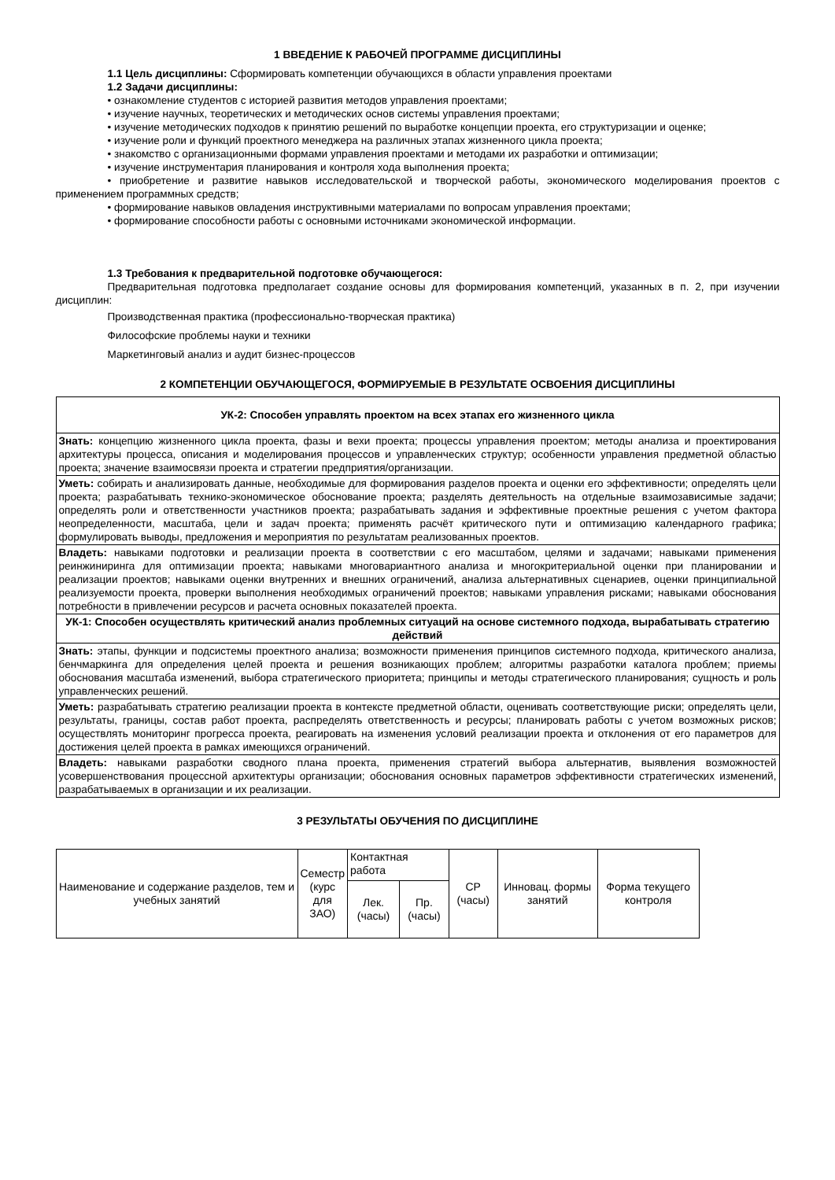1 ВВЕДЕНИЕ К РАБОЧЕЙ ПРОГРАММЕ ДИСЦИПЛИНЫ
1.1 Цель дисциплины: Сформировать компетенции обучающихся в области управления проектами
1.2 Задачи дисциплины:
• ознакомление студентов с историей развития методов управления проектами;
• изучение научных, теоретических и методических основ системы управления проектами;
• изучение методических подходов к принятию решений по выработке концепции проекта, его структуризации и оценке;
• изучение роли и функций проектного менеджера на различных этапах жизненного цикла проекта;
• знакомство с организационными формами управления проектами и методами их разработки и оптимизации;
• изучение инструментария планирования и контроля хода выполнения проекта;
• приобретение и развитие навыков исследовательской и творческой работы, экономического моделирования проектов с применением программных средств;
• формирование навыков овладения инструктивными материалами по вопросам управления проектами;
• формирование способности работы с основными источниками экономической информации.
1.3 Требования к предварительной подготовке обучающегося:
Предварительная подготовка предполагает создание основы для формирования компетенций, указанных в п. 2, при изучении дисциплин:
Производственная практика (профессионально-творческая практика)
Философские проблемы науки и техники
Маркетинговый анализ и аудит бизнес-процессов
2 КОМПЕТЕНЦИИ ОБУЧАЮЩЕГОСЯ, ФОРМИРУЕМЫЕ В РЕЗУЛЬТАТЕ ОСВОЕНИЯ ДИСЦИПЛИНЫ
| УК-2: Способен управлять проектом на всех этапах его жизненного цикла |
| --- |
| Знать: концепцию жизненного цикла проекта, фазы и вехи проекта; процессы управления проектом; методы анализа и проектирования архитектуры процесса, описания и моделирования процессов и управленческих структур; особенности управления предметной областью проекта; значение взаимосвязи проекта и стратегии предприятия/организации. |
| Уметь: собирать и анализировать данные, необходимые для формирования разделов проекта и оценки его эффективности; определять цели проекта; разрабатывать технико-экономическое обоснование проекта; разделять деятельность на отдельные взаимозависимые задачи; определять роли и ответственности участников проекта; разрабатывать задания и эффективные проектные решения с учетом фактора неопределенности, масштаба, цели и задач проекта; применять расчёт критического пути и оптимизацию календарного графика; формулировать выводы, предложения и мероприятия по результатам реализованных проектов. |
| Владеть: навыками подготовки и реализации проекта в соответствии с его масштабом, целями и задачами; навыками применения реинжиниринга для оптимизации проекта; навыками многовариантного анализа и многокритериальной оценки при планировании и реализации проектов; навыками оценки внутренних и внешних ограничений, анализа альтернативных сценариев, оценки принципиальной реализуемости проекта, проверки выполнения необходимых ограничений проектов; навыками управления рисками; навыками обоснования потребности в привлечении ресурсов и расчета основных показателей проекта. |
| УК-1: Способен осуществлять критический анализ проблемных ситуаций на основе системного подхода, вырабатывать стратегию действий |
| Знать: этапы, функции и подсистемы проектного анализа; возможности применения принципов системного подхода, критического анализа, бенчмаркинга для определения целей проекта и решения возникающих проблем; алгоритмы разработки каталога проблем; приемы обоснования масштаба изменений, выбора стратегического приоритета; принципы и методы стратегического планирования; сущность и роль управленческих решений. |
| Уметь: разрабатывать стратегию реализации проекта в контексте предметной области, оценивать соответствующие риски; определять цели, результаты, границы, состав работ проекта, распределять ответственность и ресурсы; планировать работы с учетом возможных рисков; осуществлять мониторинг прогресса проекта, реагировать на изменения условий реализации проекта и отклонения от его параметров для достижения целей проекта в рамках имеющихся ограничений. |
| Владеть: навыками разработки сводного плана проекта, применения стратегий выбора альтернатив, выявления возможностей усовершенствования процессной архитектуры организации; обоснования основных параметров эффективности стратегических изменений, разрабатываемых в организации и их реализации. |
3 РЕЗУЛЬТАТЫ ОБУЧЕНИЯ ПО ДИСЦИПЛИНЕ
| Наименование и содержание разделов, тем и учебных занятий | Семестр (курс для ЗАО) | Контактная работа | | СР (часы) | Инновац. формы занятий | Форма текущего контроля |
| | | Лек. (часы) | Пр. (часы) | | | |